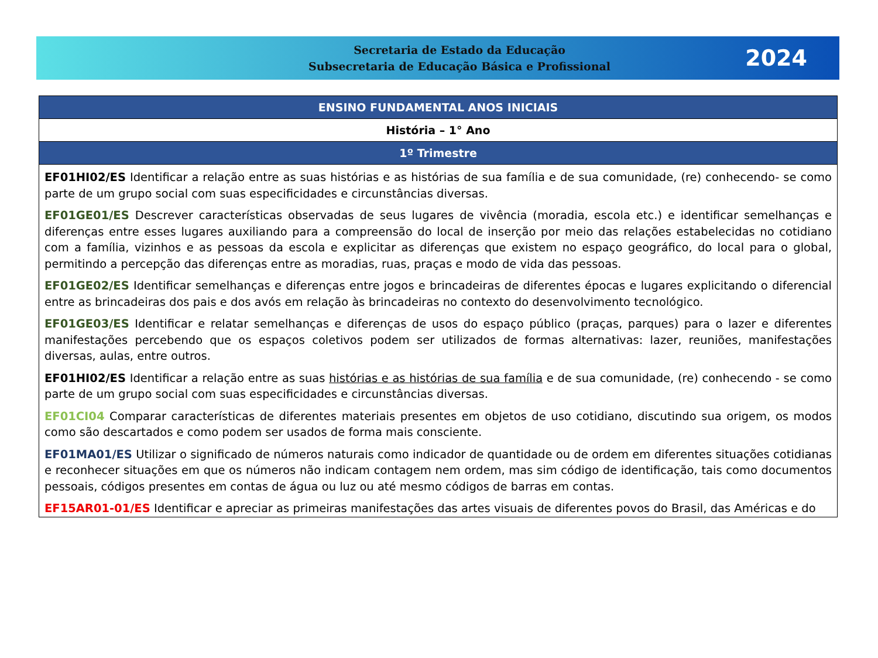Secretaria de Estado da Educação
Subsecretaria de Educação Básica e Profissional
2024
| ENSINO FUNDAMENTAL ANOS INICIAIS |
| --- |
| História – 1° Ano |
| 1º Trimestre |
| EF01HI02/ES Identificar a relação entre as suas histórias e as histórias de sua família e de sua comunidade, (re) conhecendo- se como parte de um grupo social com suas especificidades e circunstâncias diversas. EF01GE01/ES Descrever características observadas de seus lugares de vivência (moradia, escola etc.) e identificar semelhanças e diferenças entre esses lugares auxiliando para a compreensão do local de inserção por meio das relações estabelecidas no cotidiano com a família, vizinhos e as pessoas da escola e explicitar as diferenças que existem no espaço geográfico, do local para o global, permitindo a percepção das diferenças entre as moradias, ruas, praças e modo de vida das pessoas. EF01GE02/ES Identificar semelhanças e diferenças entre jogos e brincadeiras de diferentes épocas e lugares explicitando o diferencial entre as brincadeiras dos pais e dos avós em relação às brincadeiras no contexto do desenvolvimento tecnológico. EF01GE03/ES Identificar e relatar semelhanças e diferenças de usos do espaço público (praças, parques) para o lazer e diferentes manifestações percebendo que os espaços coletivos podem ser utilizados de formas alternativas: lazer, reuniões, manifestações diversas, aulas, entre outros. EF01HI02/ES Identificar a relação entre as suas histórias e as histórias de sua família e de sua comunidade, (re) conhecendo - se como parte de um grupo social com suas especificidades e circunstâncias diversas. EF01CI04 Comparar características de diferentes materiais presentes em objetos de uso cotidiano, discutindo sua origem, os modos como são descartados e como podem ser usados de forma mais consciente. EF01MA01/ES Utilizar o significado de números naturais como indicador de quantidade ou de ordem em diferentes situações cotidianas e reconhecer situações em que os números não indicam contagem nem ordem, mas sim código de identificação, tais como documentos pessoais, códigos presentes em contas de água ou luz ou até mesmo códigos de barras em contas. EF15AR01-01/ES Identificar e apreciar as primeiras manifestações das artes visuais de diferentes povos do Brasil, das Américas e do |